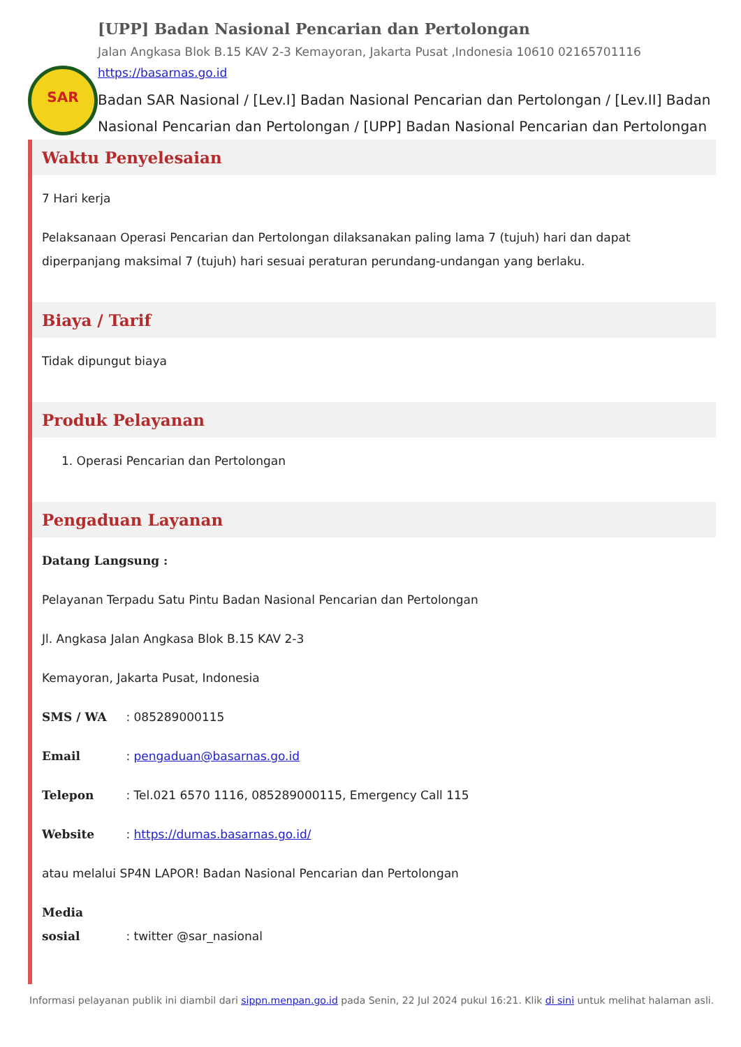SAR
[UPP] Badan Nasional Pencarian dan Pertolongan
Jalan Angkasa Blok B.15 KAV 2-3 Kemayoran, Jakarta Pusat ,Indonesia 10610 02165701116
https://basarnas.go.id
Badan SAR Nasional / [Lev.I] Badan Nasional Pencarian dan Pertolongan / [Lev.II] Badan Nasional Pencarian dan Pertolongan / [UPP] Badan Nasional Pencarian dan Pertolongan
Waktu Penyelesaian
7 Hari kerja
Pelaksanaan Operasi Pencarian dan Pertolongan dilaksanakan paling lama 7 (tujuh) hari dan dapat diperpanjang maksimal 7 (tujuh) hari sesuai peraturan perundang-undangan yang berlaku.
Biaya / Tarif
Tidak dipungut biaya
Produk Pelayanan
1. Operasi Pencarian dan Pertolongan
Pengaduan Layanan
Datang Langsung :
Pelayanan Terpadu Satu Pintu Badan Nasional Pencarian dan Pertolongan
Jl. Angkasa Jalan Angkasa Blok B.15 KAV 2-3
Kemayoran, Jakarta Pusat, Indonesia
SMS / WA : 085289000115
Email : pengaduan@basarnas.go.id
Telepon : Tel.021 6570 1116, 085289000115, Emergency Call 115
Website : https://dumas.basarnas.go.id/
atau melalui SP4N LAPOR! Badan Nasional Pencarian dan Pertolongan
Media sosial : twitter @sar_nasional
Informasi pelayanan publik ini diambil dari sippn.menpan.go.id pada Senin, 22 Jul 2024 pukul 16:21. Klik di sini untuk melihat halaman asli.